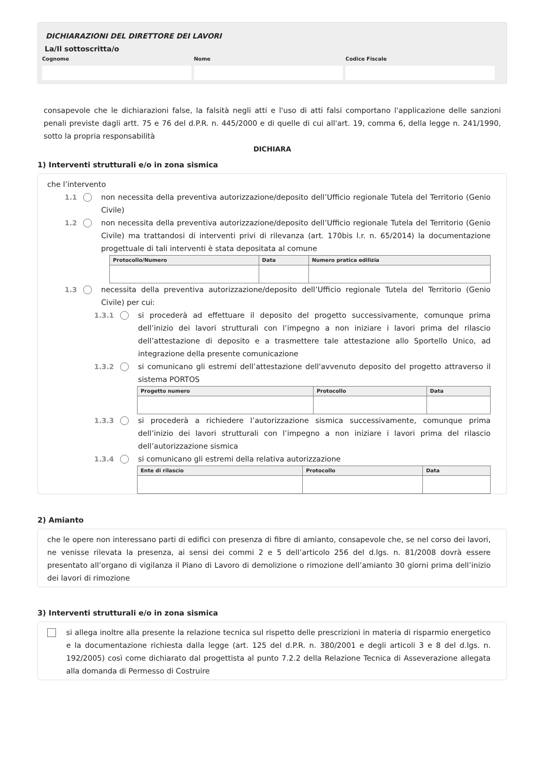DICHIARAZIONI DEL DIRETTORE DEI LAVORI
La/Il sottoscritta/o
Cognome Nome Codice Fiscale
consapevole che le dichiarazioni false, la falsità negli atti e l'uso di atti falsi comportano l'applicazione delle sanzioni penali previste dagli artt. 75 e 76 del d.P.R. n. 445/2000 e di quelle di cui all'art. 19, comma 6, della legge n. 241/1990, sotto la propria responsabilità
DICHIARA
1) Interventi strutturali e/o in zona sismica
che l’intervento
1.1 non necessita della preventiva autorizzazione/deposito dell’Ufficio regionale Tutela del Territorio (Genio Civile)
1.2 non necessita della preventiva autorizzazione/deposito dell’Ufficio regionale Tutela del Territorio (Genio Civile) ma trattandosi di interventi privi di rilevanza (art. 170bis l.r. n. 65/2014) la documentazione progettuale di tali interventi è stata depositata al comune
| Protocollo/Numero | Data | Numero pratica edilizia |
| --- | --- | --- |
1.3 necessita della preventiva autorizzazione/deposito dell’Ufficio regionale Tutela del Territorio (Genio Civile) per cui:
1.3.1
si procederà ad effettuare il deposito del progetto successivamente, comunque prima dell’inizio dei lavori strutturali con l’impegno a non iniziare i lavori prima del rilascio dell’attestazione di deposito e a trasmettere tale attestazione allo Sportello Unico, ad integrazione della presente comunicazione
1.3.2
si comunicano gli estremi dell’attestazione dell'avvenuto deposito del progetto attraverso il sistema PORTOS
| Progetto numero | Protocollo | Data |
| --- | --- | --- |
1.3.3
si procederà a richiedere l’autorizzazione sismica successivamente, comunque prima dell’inizio dei lavori strutturali con l’impegno a non iniziare i lavori prima del rilascio dell’autorizzazione sismica
1.3.4
si comunicano gli estremi della relativa autorizzazione
| Ente di rilascio | Protocollo | Data |
| --- | --- | --- |
2) Amianto
che le opere non interessano parti di edifici con presenza di fibre di amianto, consapevole che, se nel corso dei lavori, ne venisse rilevata la presenza, ai sensi dei commi 2 e 5 dell’articolo 256 del d.lgs. n. 81/2008 dovrà essere presentato all’organo di vigilanza il Piano di Lavoro di demolizione o rimozione dell’amianto 30 giorni prima dell’inizio dei lavori di rimozione
3) Interventi strutturali e/o in zona sismica
si allega inoltre alla presente la relazione tecnica sul rispetto delle prescrizioni in materia di risparmio energetico e la documentazione richiesta dalla legge (art. 125 del d.P.R. n. 380/2001 e degli articoli 3 e 8 del d.lgs. n. 192/2005) così come dichiarato dal progettista al punto 7.2.2 della Relazione Tecnica di Asseverazione allegata alla domanda di Permesso di Costruire